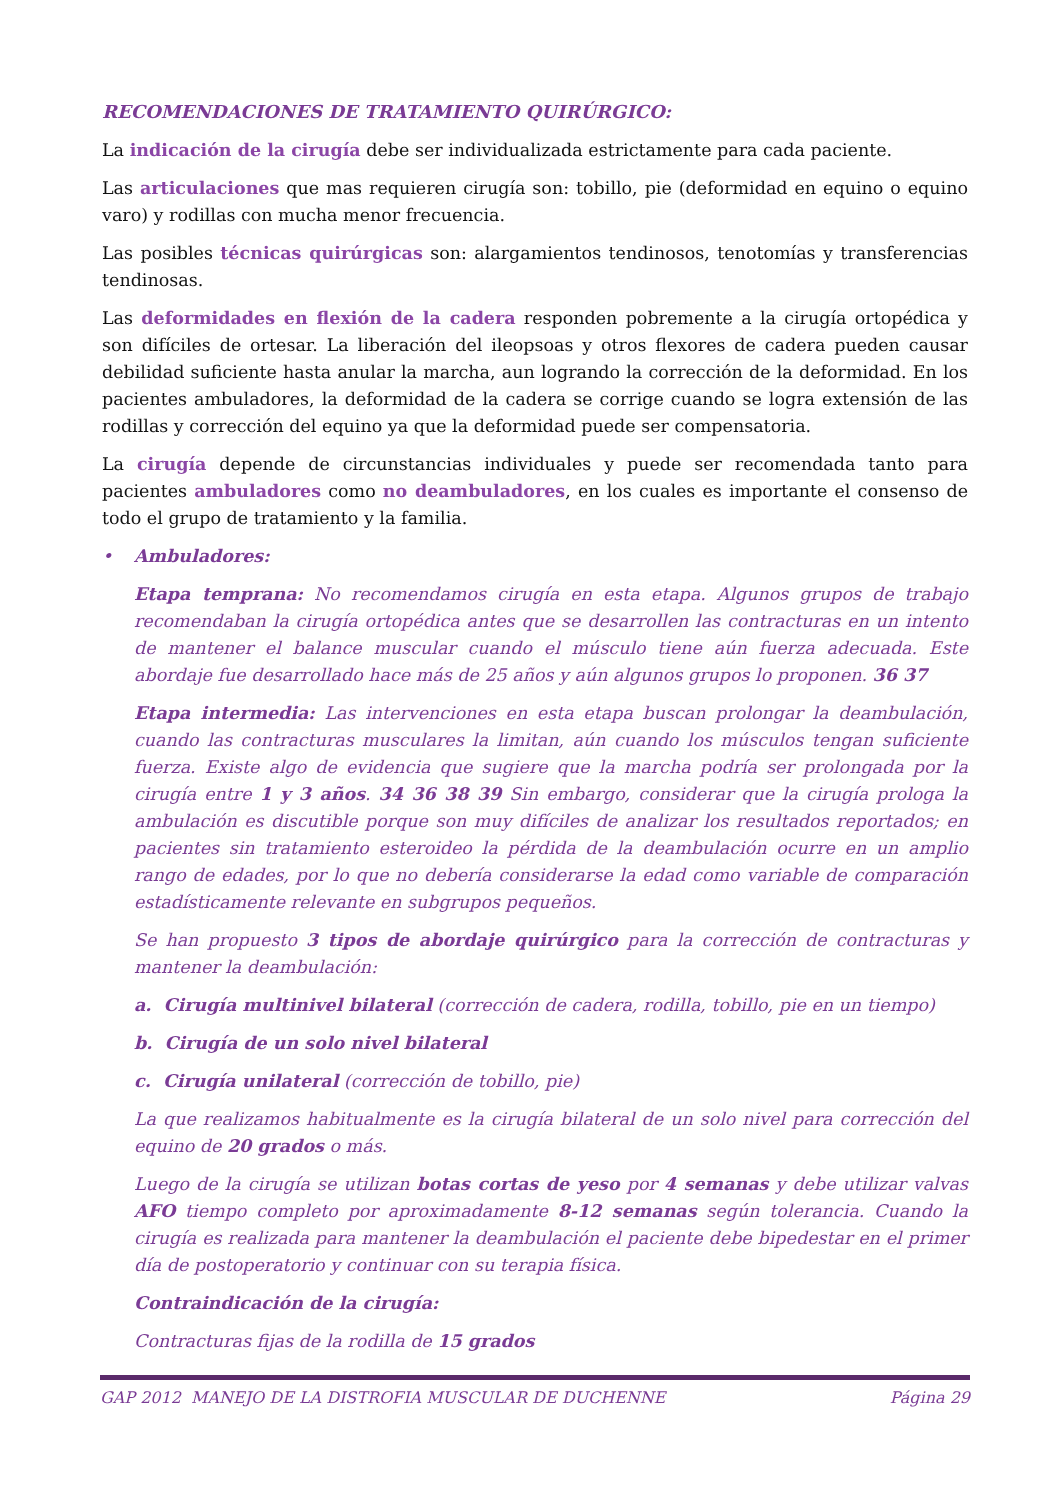RECOMENDACIONES DE TRATAMIENTO QUIRÚRGICO:
La indicación de la cirugía debe ser individualizada estrictamente para cada paciente.
Las articulaciones que mas requieren cirugía son: tobillo, pie (deformidad en equino o equino varo) y rodillas con mucha menor frecuencia.
Las posibles técnicas quirúrgicas son: alargamientos tendinosos, tenotomías y transferencias tendinosas.
Las deformidades en flexión de la cadera responden pobremente a la cirugía ortopédica y son difíciles de ortesar. La liberación del ileopsoas y otros flexores de cadera pueden causar debilidad suficiente hasta anular la marcha, aun logrando la corrección de la deformidad. En los pacientes ambuladores, la deformidad de la cadera se corrige cuando se logra extensión de las rodillas y corrección del equino ya que la deformidad puede ser compensatoria.
La cirugía depende de circunstancias individuales y puede ser recomendada tanto para pacientes ambuladores como no deambuladores, en los cuales es importante el consenso de todo el grupo de tratamiento y la familia.
• Ambuladores:
Etapa temprana: No recomendamos cirugía en esta etapa. Algunos grupos de trabajo recomendaban la cirugía ortopédica antes que se desarrollen las contracturas en un intento de mantener el balance muscular cuando el músculo tiene aún fuerza adecuada. Este abordaje fue desarrollado hace más de 25 años y aún algunos grupos lo proponen. 36 37
Etapa intermedia: Las intervenciones en esta etapa buscan prolongar la deambulación, cuando las contracturas musculares la limitan, aún cuando los músculos tengan suficiente fuerza. Existe algo de evidencia que sugiere que la marcha podría ser prolongada por la cirugía entre 1 y 3 años. 34 36 38 39 Sin embargo, considerar que la cirugía prologa la ambulación es discutible porque son muy difíciles de analizar los resultados reportados; en pacientes sin tratamiento esteroideo la pérdida de la deambulación ocurre en un amplio rango de edades, por lo que no debería considerarse la edad como variable de comparación estadísticamente relevante en subgrupos pequeños.
Se han propuesto 3 tipos de abordaje quirúrgico para la corrección de contracturas y mantener la deambulación:
a. Cirugía multinivel bilateral (corrección de cadera, rodilla, tobillo, pie en un tiempo)
b. Cirugía de un solo nivel bilateral
c. Cirugía unilateral (corrección de tobillo, pie)
La que realizamos habitualmente es la cirugía bilateral de un solo nivel para corrección del equino de 20 grados o más.
Luego de la cirugía se utilizan botas cortas de yeso por 4 semanas y debe utilizar valvas AFO tiempo completo por aproximadamente 8-12 semanas según tolerancia. Cuando la cirugía es realizada para mantener la deambulación el paciente debe bipedestar en el primer día de postoperatorio y continuar con su terapia física.
Contraindicación de la cirugía:
Contracturas fijas de la rodilla de 15 grados
GAP 2012 MANEJO DE LA DISTROFIA MUSCULAR DE DUCHENNE Página 29